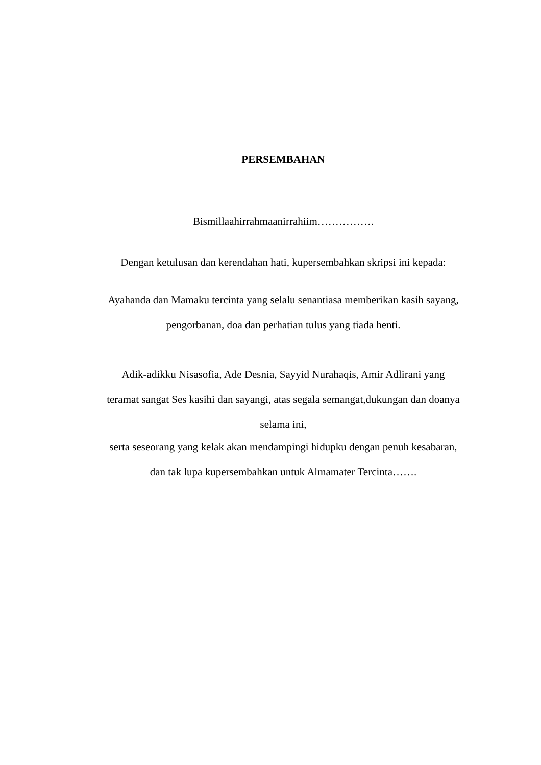PERSEMBAHAN
Bismillaahirrahmaanirrahiim…………….
Dengan ketulusan dan kerendahan hati, kupersembahkan skripsi ini kepada:
Ayahanda dan Mamaku tercinta yang selalu senantiasa memberikan kasih sayang,
pengorbanan, doa dan perhatian tulus yang tiada henti.
Adik-adikku Nisasofia, Ade Desnia, Sayyid Nurahaqis, Amir Adlirani yang
teramat sangat Ses kasihi dan sayangi, atas segala semangat,dukungan dan doanya
selama ini,
serta seseorang yang kelak akan mendampingi hidupku dengan penuh kesabaran,
dan tak lupa kupersembahkan untuk Almamater Tercinta…….